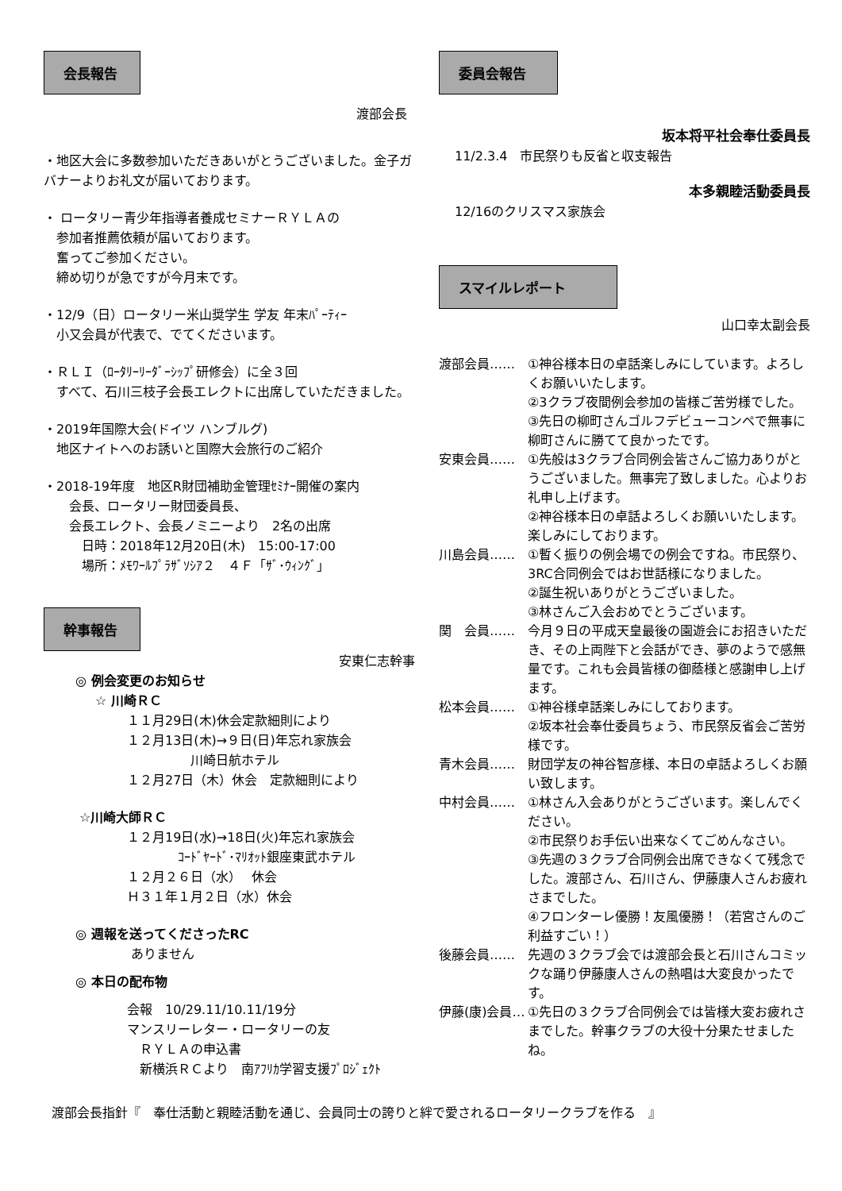会長報告
渡部会長
・地区大会に多数参加いただきあいがとうございました。金子ガバナーよりお礼文が届いております。
・ ロータリー青少年指導者養成セミナーＲＹＬＡの
　参加者推薦依頼が届いております。
　奮ってご参加ください。
　締め切りが急ですが今月末です。
・12/9（日）ロータリー米山奨学生 学友 年末ﾊﾟｰﾃｨｰ
　小又会員が代表で、でてくださいます。
・ＲＬＩ（ﾛｰﾀﾘｰﾘｰﾀﾞｰｼｯﾌﾟ研修会）に全３回
　すべて、石川三枝子会長エレクトに出席していただきました。
・2019年国際大会(ドイツ ハンブルグ)
　地区ナイトへのお誘いと国際大会旅行のご紹介
・2018-19年度　地区R財団補助金管理ｾﾐﾅｰ開催の案内
　　会長、ロータリー財団委員長、
　　会長エレクト、会長ノミニーより　2名の出席
　　　日時：2018年12月20日(木)　15:00-17:00
　　　場所：ﾒﾓﾜｰﾙﾌﾟﾗｻﾞｿｼｱ２　４Ｆ「ｻﾞ･ｳｨﾝｸﾞ」
幹事報告
安東仁志幹事
◎ 例会変更のお知らせ
☆ 川崎ＲＣ
１１月29日(木)休会定款細則により
１２月13日(木)→９日(日)年忘れ家族会
　　　　　川崎日航ホテル
１２月27日（木）休会　定款細則により
☆川崎大師ＲＣ
１２月19日(水)→18日(火)年忘れ家族会
　　　　ｺｰﾄﾞﾔｰﾄﾞ･ﾏﾘｵｯﾄ銀座東武ホテル
１２月２６日（水）　 休会
Ｈ３１年１月２日（水）休会
◎ 週報を送ってくださったRC
ありません
◎ 本日の配布物
会報　10/29.11/10.11/19分
マンスリーレター・ロータリーの友
　ＲＹＬＡの申込書
　新横浜ＲＣより　南ｱﾌﾘｶ学習支援ﾌﾟﾛｼﾞｪｸﾄ
委員会報告
坂本将平社会奉仕委員長
11/2.3.4　市民祭りも反省と収支報告
本多親睦活動委員長
12/16のクリスマス家族会
スマイルレポート
山口幸太副会長
渡部会員…… ①神谷様本日の卓話楽しみにしています。よろしくお願いいたします。
②3クラブ夜間例会参加の皆様ご苦労様でした。
③先日の柳町さんゴルフデビューコンペで無事に柳町さんに勝てて良かったです。
安東会員…… ①先般は3クラブ合同例会皆さんご協力ありがとうございました。無事完了致しました。心よりお礼申し上げます。
②神谷様本日の卓話よろしくお願いいたします。楽しみにしております。
川島会員…… ①暫く振りの例会場での例会ですね。市民祭り、3RC合同例会ではお世話様になりました。
②誕生祝いありがとうございました。
③林さんご入会おめでとうございます。
関　会員…… 今月９日の平成天皇最後の園遊会にお招きいただき、その上両陛下と会話ができ、夢のようで感無量です。これも会員皆様の御蔭様と感謝申し上げます。
松本会員…… ①神谷様卓話楽しみにしております。
②坂本社会奉仕委員ちょう、市民祭反省会ご苦労様です。
青木会員…… 財団学友の神谷智彦様、本日の卓話よろしくお願い致します。
中村会員…… ①林さん入会ありがとうございます。楽しんでください。
②市民祭りお手伝い出来なくてごめんなさい。
③先週の３クラブ合同例会出席できなくて残念でした。渡部さん、石川さん、伊藤康人さんお疲れさまでした。
④フロンターレ優勝！友風優勝！（若宮さんのご利益すごい！）
後藤会員…… 先週の３クラブ会では渡部会長と石川さんコミックな踊り伊藤康人さんの熱唱は大変良かったです。
伊藤(康)会員… ①先日の３クラブ合同例会では皆様大変お疲れさまでした。幹事クラブの大役十分果たせましたね。
渡部会長指針『　奉仕活動と親睦活動を通じ、会員同士の誇りと絆で愛されるロータリークラブを作る　』